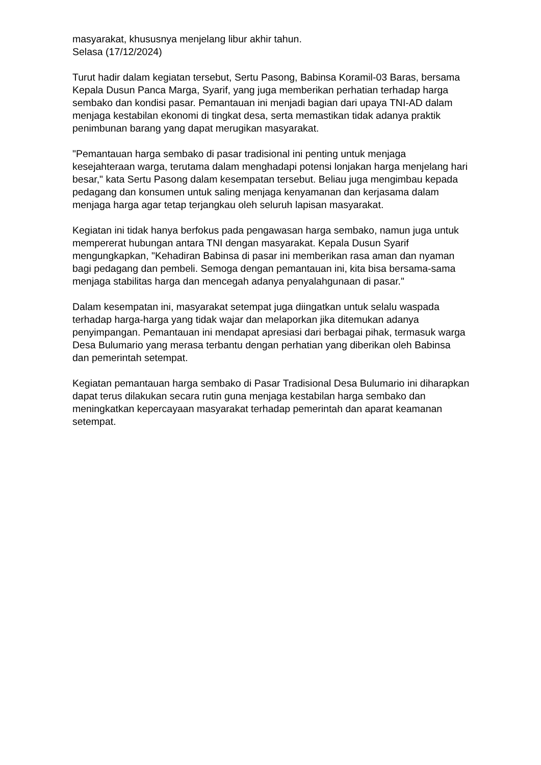masyarakat, khususnya menjelang libur akhir tahun.
Selasa (17/12/2024)
Turut hadir dalam kegiatan tersebut, Sertu Pasong, Babinsa Koramil-03 Baras, bersama Kepala Dusun Panca Marga, Syarif, yang juga memberikan perhatian terhadap harga sembako dan kondisi pasar. Pemantauan ini menjadi bagian dari upaya TNI-AD dalam menjaga kestabilan ekonomi di tingkat desa, serta memastikan tidak adanya praktik penimbunan barang yang dapat merugikan masyarakat.
"Pemantauan harga sembako di pasar tradisional ini penting untuk menjaga kesejahteraan warga, terutama dalam menghadapi potensi lonjakan harga menjelang hari besar," kata Sertu Pasong dalam kesempatan tersebut. Beliau juga mengimbau kepada pedagang dan konsumen untuk saling menjaga kenyamanan dan kerjasama dalam menjaga harga agar tetap terjangkau oleh seluruh lapisan masyarakat.
Kegiatan ini tidak hanya berfokus pada pengawasan harga sembako, namun juga untuk mempererat hubungan antara TNI dengan masyarakat. Kepala Dusun Syarif mengungkapkan, "Kehadiran Babinsa di pasar ini memberikan rasa aman dan nyaman bagi pedagang dan pembeli. Semoga dengan pemantauan ini, kita bisa bersama-sama menjaga stabilitas harga dan mencegah adanya penyalahgunaan di pasar."
Dalam kesempatan ini, masyarakat setempat juga diingatkan untuk selalu waspada terhadap harga-harga yang tidak wajar dan melaporkan jika ditemukan adanya penyimpangan. Pemantauan ini mendapat apresiasi dari berbagai pihak, termasuk warga Desa Bulumario yang merasa terbantu dengan perhatian yang diberikan oleh Babinsa dan pemerintah setempat.
Kegiatan pemantauan harga sembako di Pasar Tradisional Desa Bulumario ini diharapkan dapat terus dilakukan secara rutin guna menjaga kestabilan harga sembako dan meningkatkan kepercayaan masyarakat terhadap pemerintah dan aparat keamanan setempat.